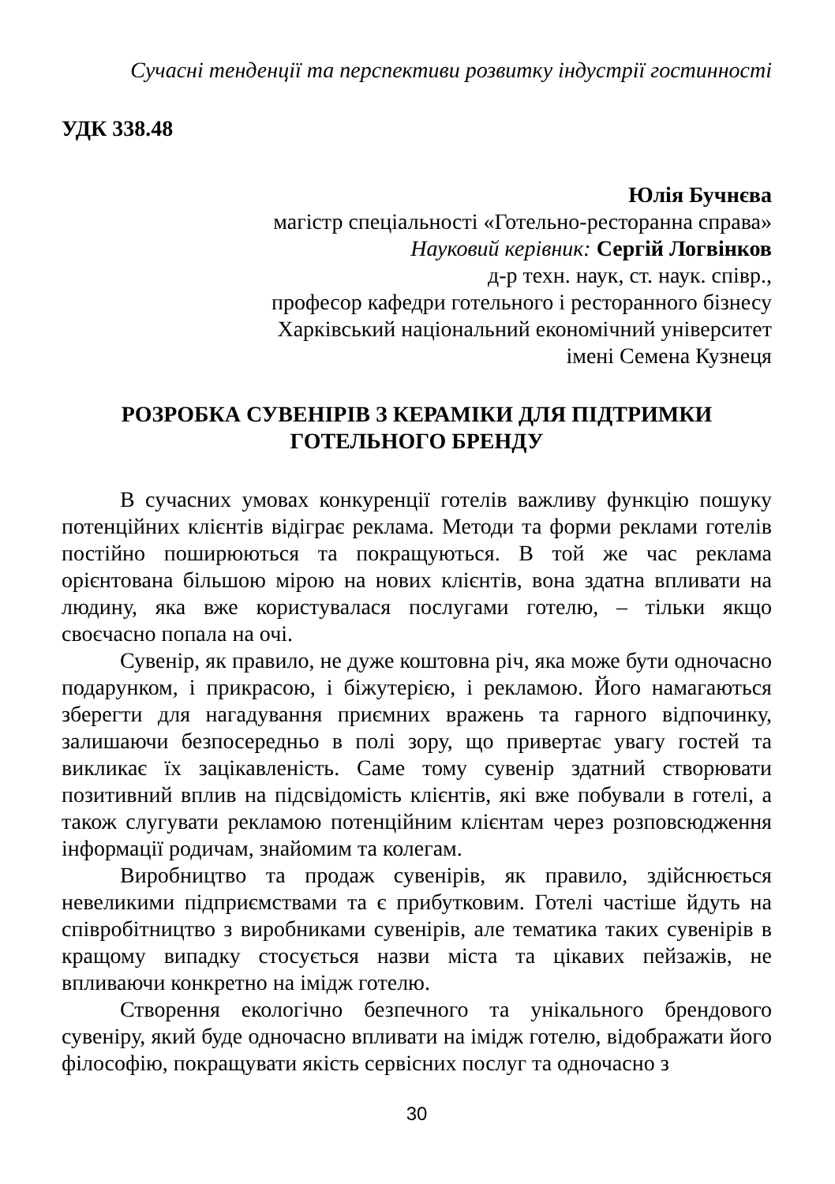Сучасні тенденції та перспективи розвитку індустрії гостинності
УДК 338.48
Юлія Бучнєва
магістр спеціальності «Готельно-ресторанна справа»
Науковий керівник: Сергій Логвінков
д-р техн. наук, ст. наук. співр.,
професор кафедри готельного і ресторанного бізнесу
Харківський національний економічний університет
імені Семена Кузнеця
РОЗРОБКА СУВЕНІРІВ З КЕРАМІКИ ДЛЯ ПІДТРИМКИ
ГОТЕЛЬНОГО БРЕНДУ
В сучасних умовах конкуренції готелів важливу функцію пошуку потенційних клієнтів відіграє реклама. Методи та форми реклами готелів постійно поширюються та покращуються. В той же час реклама орієнтована більшою мірою на нових клієнтів, вона здатна впливати на людину, яка вже користувалася послугами готелю, – тільки якщо своєчасно попала на очі.
Сувенір, як правило, не дуже коштовна річ, яка може бути одночасно подарунком, і прикрасою, і біжутерією, і рекламою. Його намагаються зберегти для нагадування приємних вражень та гарного відпочинку, залишаючи безпосередньо в полі зору, що привертає увагу гостей та викликає їх зацікавленість. Саме тому сувенір здатний створювати позитивний вплив на підсвідомість клієнтів, які вже побували в готелі, а також слугувати рекламою потенційним клієнтам через розповсюдження інформації родичам, знайомим та колегам.
Виробництво та продаж сувенірів, як правило, здійснюється невеликими підприємствами та є прибутковим. Готелі частіше йдуть на співробітництво з виробниками сувенірів, але тематика таких сувенірів в кращому випадку стосується назви міста та цікавих пейзажів, не впливаючи конкретно на імідж готелю.
Створення екологічно безпечного та унікального брендового сувеніру, який буде одночасно впливати на імідж готелю, відображати його філософію, покращувати якість сервісних послуг та одночасно з
30